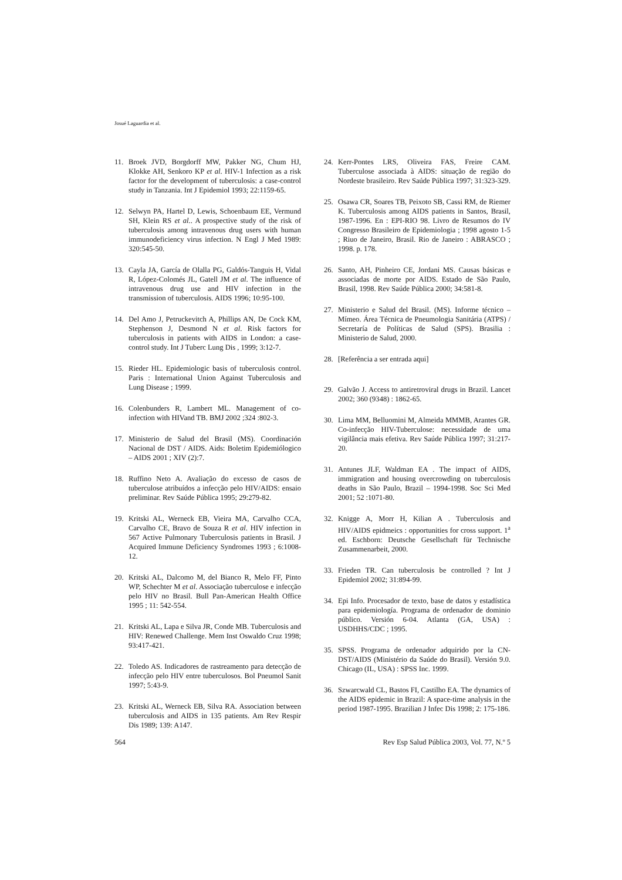Josué Laguardia et al.
11. Broek JVD, Borgdorff MW, Pakker NG, Chum HJ, Klokke AH, Senkoro KP et al. HIV-1 Infection as a risk factor for the development of tuberculosis: a case-control study in Tanzania. Int J Epidemiol 1993; 22:1159-65.
12. Selwyn PA, Hartel D, Lewis, Schoenbaum EE, Vermund SH, Klein RS et al.. A prospective study of the risk of tuberculosis among intravenous drug users with human immunodeficiency virus infection. N Engl J Med 1989: 320:545-50.
13. Cayla JA, García de Olalla PG, Galdós-Tanguis H, Vidal R, López-Colomés JL, Gatell JM et al. The influence of intravenous drug use and HIV infection in the transmission of tuberculosis. AIDS 1996; 10:95-100.
14. Del Amo J, Petruckevitch A, Phillips AN, De Cock KM, Stephenson J, Desmond N et al. Risk factors for tuberculosis in patients with AIDS in London: a case-control study. Int J Tuberc Lung Dis , 1999; 3:12-7.
15. Rieder HL. Epidemiologic basis of tuberculosis control. Paris : International Union Against Tuberculosis and Lung Disease ; 1999.
16. Colenbunders R, Lambert ML. Management of co-infection with HIVand TB. BMJ 2002 ;324 :802-3.
17. Ministerio de Salud del Brasil (MS). Coordinación Nacional de DST / AIDS. Aids: Boletim Epidemiólogico – AIDS 2001 ; XIV (2):7.
18. Ruffino Neto A. Avaliação do excesso de casos de tuberculose atribuídos a infecção pelo HIV/AIDS: ensaio preliminar. Rev Saúde Pública 1995; 29:279-82.
19. Kritski AL, Werneck EB, Vieira MA, Carvalho CCA, Carvalho CE, Bravo de Souza R et al. HIV infection in 567 Active Pulmonary Tuberculosis patients in Brasil. J Acquired Immune Deficiency Syndromes 1993 ; 6:1008-12.
20. Kritski AL, Dalcomo M, del Bianco R, Melo FF, Pinto WP, Schechter M et al. Associação tuberculose e infecção pelo HIV no Brasil. Bull Pan-American Health Office 1995 ; 11: 542-554.
21. Kritski AL, Lapa e Silva JR, Conde MB. Tuberculosis and HIV: Renewed Challenge. Mem Inst Oswaldo Cruz 1998; 93:417-421.
22. Toledo AS. Indicadores de rastreamento para detecção de infecção pelo HIV entre tuberculosos. Bol Pneumol Sanit 1997; 5:43-9.
23. Kritski AL, Werneck EB, Silva RA. Association between tuberculosis and AIDS in 135 patients. Am Rev Respir Dis 1989; 139: A147.
24. Kerr-Pontes LRS, Oliveira FAS, Freire CAM. Tuberculose associada à AIDS: situação de região do Nordeste brasileiro. Rev Saúde Pública 1997; 31:323-329.
25. Osawa CR, Soares TB, Peixoto SB, Cassi RM, de Riemer K. Tuberculosis among AIDS patients in Santos, Brasil, 1987-1996. En : EPI-RIO 98. Livro de Resumos do IV Congresso Brasileiro de Epidemiologia ; 1998 agosto 1-5 ; Riuo de Janeiro, Brasil. Rio de Janeiro : ABRASCO ; 1998. p. 178.
26. Santo, AH, Pinheiro CE, Jordani MS. Causas básicas e associadas de morte por AIDS. Estado de São Paulo, Brasil, 1998. Rev Saúde Pública 2000; 34:581-8.
27. Ministerio e Salud del Brasil. (MS). Informe técnico – Mímeo. Área Técnica de Pneumologia Sanitária (ATPS) / Secretaría de Políticas de Salud (SPS). Brasilia : Ministerio de Salud, 2000.
28. [Referência a ser entrada aqui]
29. Galvão J. Access to antiretroviral drugs in Brazil. Lancet 2002; 360 (9348) : 1862-65.
30. Lima MM, Belluomini M, Almeida MMMB, Arantes GR. Co-infecção HIV-Tuberculose: necessidade de uma vigilância mais efetiva. Rev Saúde Pública 1997; 31:217-20.
31. Antunes JLF, Waldman EA . The impact of AIDS, immigration and housing overcrowding on tuberculosis deaths in São Paulo, Brazil – 1994-1998. Soc Sci Med 2001; 52 :1071-80.
32. Knigge A, Morr H, Kilian A . Tuberculosis and HIV/AIDS epidmeics : opportunities for cross support. 1<sup>a</sup> ed. Eschborn: Deutsche Gesellschaft für Technische Zusammenarbeit, 2000.
33. Frieden TR. Can tuberculosis be controlled ? Int J Epidemiol 2002; 31:894-99.
34. Epi Info. Procesador de texto, base de datos y estadística para epidemiología. Programa de ordenador de dominio público. Versión 6-04. Atlanta (GA, USA) : USDHHS/CDC ; 1995.
35. SPSS. Programa de ordenador adquirido por la CN-DST/AIDS (Ministério da Saúde do Brasil). Versión 9.0. Chicago (IL, USA) : SPSS Inc. 1999.
36. Szwarcwald CL, Bastos FI, Castilho EA. The dynamics of the AIDS epidemic in Brazil: A space-time analysis in the period 1987-1995. Brazilian J Infec Dis 1998; 2: 175-186.
564 Rev Esp Salud Pública 2003, Vol. 77, N.º 5